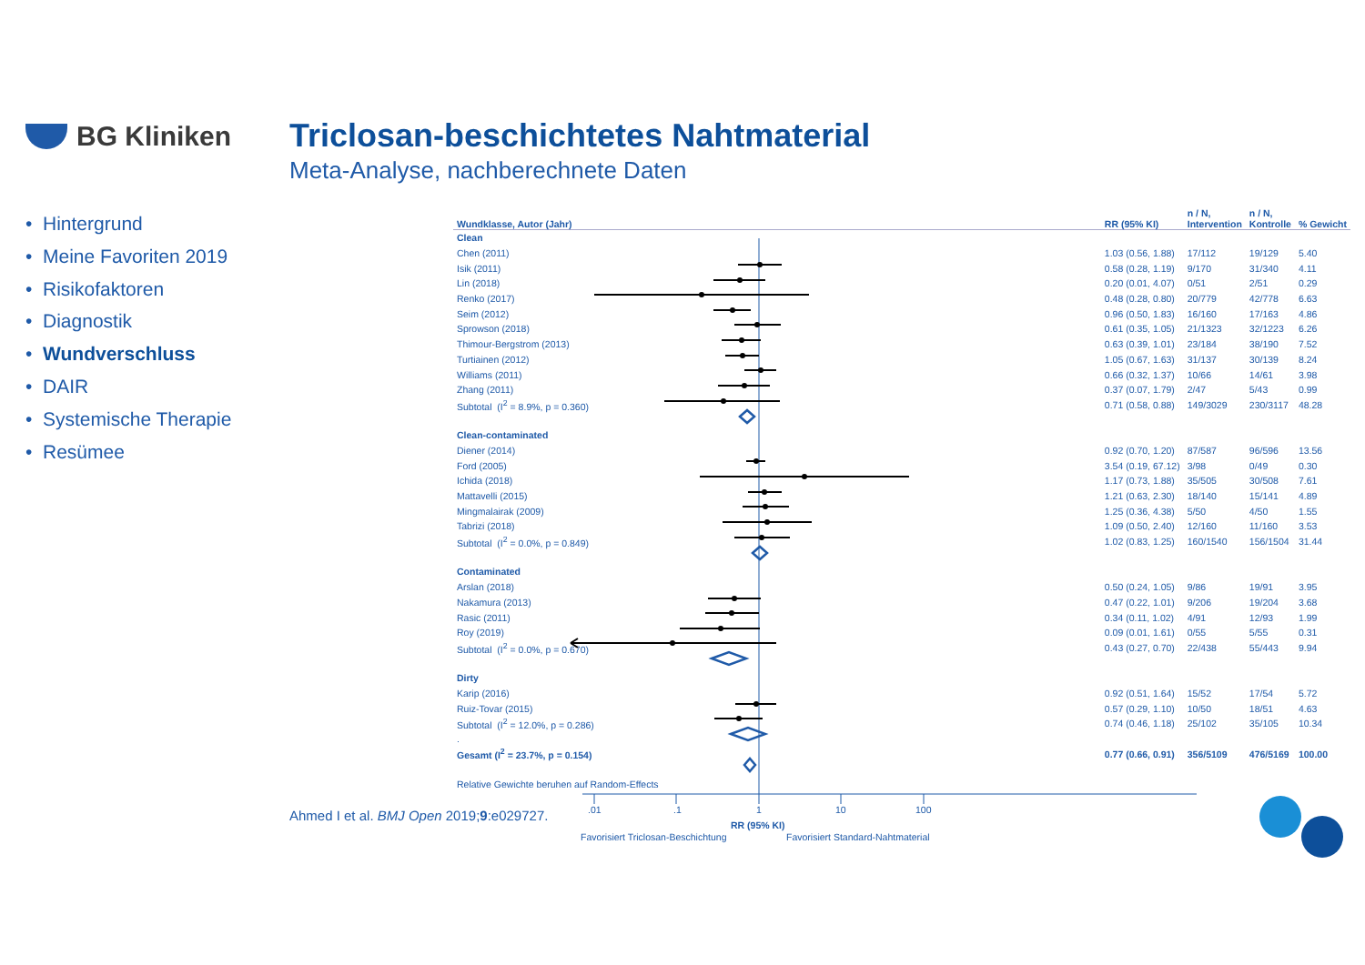BG Kliniken
Triclosan-beschichtetes Nahtmaterial
Meta-Analyse, nachberechnete Daten
• Hintergrund
• Meine Favoriten 2019
• Risikofaktoren
• Diagnostik
• Wundverschluss
• DAIR
• Systemische Therapie
• Resümee
| Wundklasse, Autor (Jahr) | | RR (95% KI) | n / N, Intervention | n / N, Kontrolle | % Gewicht |
| --- | --- | --- | --- | --- | --- |
| Clean | | | | | |
| Chen (2011) | | 1.03 (0.56, 1.88) | 17/112 | 19/129 | 5.40 |
| Isik (2011) | | 0.58 (0.28, 1.19) | 9/170 | 31/340 | 4.11 |
| Lin (2018) | | 0.20 (0.01, 4.07) | 0/51 | 2/51 | 0.29 |
| Renko (2017) | | 0.48 (0.28, 0.80) | 20/779 | 42/778 | 6.63 |
| Seim (2012) | | 0.96 (0.50, 1.83) | 16/160 | 17/163 | 4.86 |
| Sprowson (2018) | | 0.61 (0.35, 1.05) | 21/1323 | 32/1223 | 6.26 |
| Thimour-Bergstrom (2013) | | 0.63 (0.39, 1.01) | 23/184 | 38/190 | 7.52 |
| Turtiainen (2012) | | 1.05 (0.67, 1.63) | 31/137 | 30/139 | 8.24 |
| Williams (2011) | | 0.66 (0.32, 1.37) | 10/66 | 14/61 | 3.98 |
| Zhang (2011) | | 0.37 (0.07, 1.79) | 2/47 | 5/43 | 0.99 |
| Subtotal (I<sup>2</sup> = 8.9%, p = 0.360) | | 0.71 (0.58, 0.88) | 149/3029 | 230/3117 | 48.28 |
| Clean-contaminated | | | | | |
| Diener (2014) | | 0.92 (0.70, 1.20) | 87/587 | 96/596 | 13.56 |
| Ford (2005) | | 3.54 (0.19, 67.12) | 3/98 | 0/49 | 0.30 |
| Ichida (2018) | | 1.17 (0.73, 1.88) | 35/505 | 30/508 | 7.61 |
| Mattavelli (2015) | | 1.21 (0.63, 2.30) | 18/140 | 15/141 | 4.89 |
| Mingmalairak (2009) | | 1.25 (0.36, 4.38) | 5/50 | 4/50 | 1.55 |
| Tabrizi (2018) | | 1.09 (0.50, 2.40) | 12/160 | 11/160 | 3.53 |
| Subtotal (I<sup>2</sup> = 0.0%, p = 0.849) | | 1.02 (0.83, 1.25) | 160/1540 | 156/1504 | 31.44 |
| Contaminated | | | | | |
| Arslan (2018) | | 0.50 (0.24, 1.05) | 9/86 | 19/91 | 3.95 |
| Nakamura (2013) | | 0.47 (0.22, 1.01) | 9/206 | 19/204 | 3.68 |
| Rasic (2011) | | 0.34 (0.11, 1.02) | 4/91 | 12/93 | 1.99 |
| Roy (2019) | | 0.09 (0.01, 1.61) | 0/55 | 5/55 | 0.31 |
| Subtotal (I<sup>2</sup> = 0.0%, p = 0.670) | | 0.43 (0.27, 0.70) | 22/438 | 55/443 | 9.94 |
| Dirty | | | | | |
| Karip (2016) | | 0.92 (0.51, 1.64) | 15/52 | 17/54 | 5.72 |
| Ruiz-Tovar (2015) | | 0.57 (0.29, 1.10) | 10/50 | 18/51 | 4.63 |
| Subtotal (I<sup>2</sup> = 12.0%, p = 0.286) | | 0.74 (0.46, 1.18) | 25/102 | 35/105 | 10.34 |
| . | | | | | |
| Gesamt (I<sup>2</sup> = 23.7%, p = 0.154) | | 0.77 (0.66, 0.91) | 356/5109 | 476/5169 | 100.00 |
| Relative Gewichte beruhen auf Random-Effects | | | | | |
Ahmed I et al. BMJ Open 2019;9:e029727.
.01 .1 1 10 100
RR (95% KI)
Favorisiert Triclosan-Beschichtung Favorisiert Standard-Nahtmaterial